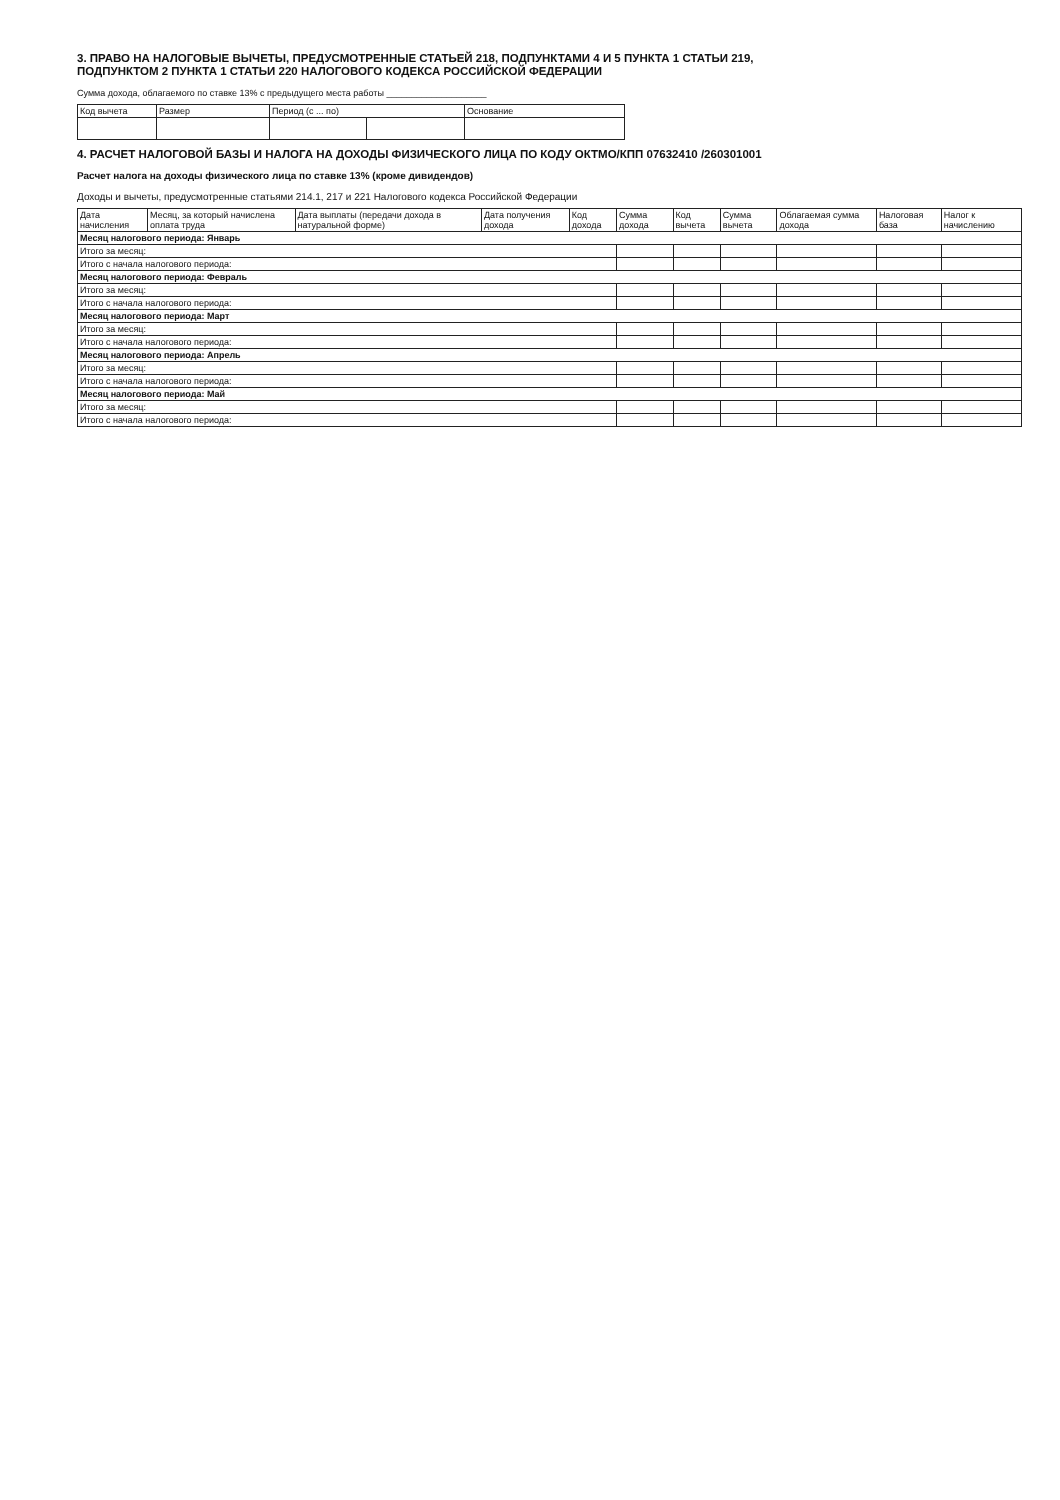3. ПРАВО НА НАЛОГОВЫЕ ВЫЧЕТЫ, ПРЕДУСМОТРЕННЫЕ СТАТЬЕЙ 218, ПОДПУНКТАМИ 4 И 5 ПУНКТА 1 СТАТЬИ 219,
ПОДПУНКТОМ 2 ПУНКТА 1 СТАТЬИ 220 НАЛОГОВОГО КОДЕКСА РОССИЙСКОЙ ФЕДЕРАЦИИ
Сумма дохода, облагаемого по ставке 13% с предыдущего места работы ____________________
| Код вычета | Размер | Период (с ... по) | | Основание |
| --- | --- | --- | --- | --- |
4. РАСЧЕТ НАЛОГОВОЙ БАЗЫ И НАЛОГА НА ДОХОДЫ ФИЗИЧЕСКОГО ЛИЦА ПО КОДУ ОКТМО/КПП 07632410 /260301001
Расчет налога на доходы физического лица по ставке 13% (кроме дивидендов)
Доходы и вычеты, предусмотренные статьями 214.1, 217 и 221 Налогового кодекса Российской Федерации
| Дата начисления | Месяц, за который начислена оплата труда | Дата выплаты (передачи дохода в натуральной форме) | Дата получения дохода | Код дохода | Сумма дохода | Код вычета | Сумма вычета | Облагаемая сумма дохода | Налоговая база | Налог к начислению |
| --- | --- | --- | --- | --- | --- | --- | --- | --- | --- | --- |
| Месяц налогового периода: Январь | | | | | | | | | | |
| Итого за месяц: | | | | | | | | | | |
| Итого с начала налогового периода: | | | | | | | | | | |
| Месяц налогового периода: Февраль | | | | | | | | | | |
| Итого за месяц: | | | | | | | | | | |
| Итого с начала налогового периода: | | | | | | | | | | |
| Месяц налогового периода: Март | | | | | | | | | | |
| Итого за месяц: | | | | | | | | | | |
| Итого с начала налогового периода: | | | | | | | | | | |
| Месяц налогового периода: Апрель | | | | | | | | | | |
| Итого за месяц: | | | | | | | | | | |
| Итого с начала налогового периода: | | | | | | | | | | |
| Месяц налогового периода: Май | | | | | | | | | | |
| Итого за месяц: | | | | | | | | | | |
| Итого с начала налогового периода: | | | | | | | | | | |